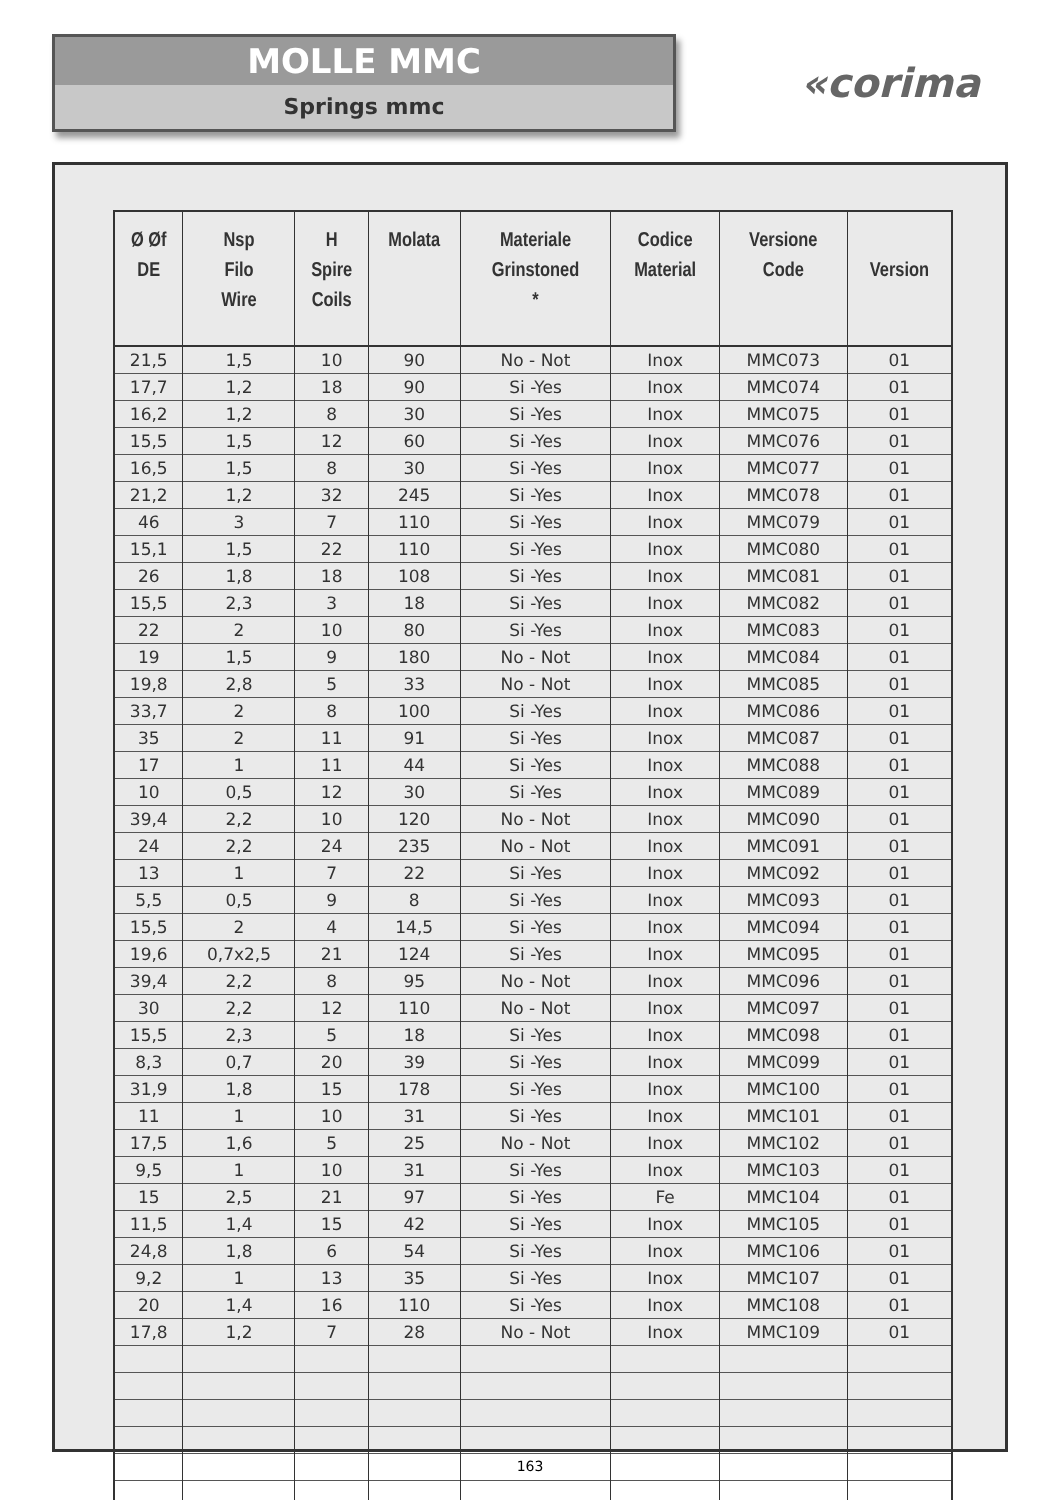MOLLE MMC
Springs mmc
«corima
| Ø Øf DE | Nsp Filo Wire | H Spire Coils | Molata | Materiale Grinstoned * | Codice Material | Versione Code | Version |
| --- | --- | --- | --- | --- | --- | --- | --- |
| 21,5 | 1,5 | 10 | 90 | No - Not | Inox | MMC073 | 01 |
| 17,7 | 1,2 | 18 | 90 | Si -Yes | Inox | MMC074 | 01 |
| 16,2 | 1,2 | 8 | 30 | Si -Yes | Inox | MMC075 | 01 |
| 15,5 | 1,5 | 12 | 60 | Si -Yes | Inox | MMC076 | 01 |
| 16,5 | 1,5 | 8 | 30 | Si -Yes | Inox | MMC077 | 01 |
| 21,2 | 1,2 | 32 | 245 | Si -Yes | Inox | MMC078 | 01 |
| 46 | 3 | 7 | 110 | Si -Yes | Inox | MMC079 | 01 |
| 15,1 | 1,5 | 22 | 110 | Si -Yes | Inox | MMC080 | 01 |
| 26 | 1,8 | 18 | 108 | Si -Yes | Inox | MMC081 | 01 |
| 15,5 | 2,3 | 3 | 18 | Si -Yes | Inox | MMC082 | 01 |
| 22 | 2 | 10 | 80 | Si -Yes | Inox | MMC083 | 01 |
| 19 | 1,5 | 9 | 180 | No - Not | Inox | MMC084 | 01 |
| 19,8 | 2,8 | 5 | 33 | No - Not | Inox | MMC085 | 01 |
| 33,7 | 2 | 8 | 100 | Si -Yes | Inox | MMC086 | 01 |
| 35 | 2 | 11 | 91 | Si -Yes | Inox | MMC087 | 01 |
| 17 | 1 | 11 | 44 | Si -Yes | Inox | MMC088 | 01 |
| 10 | 0,5 | 12 | 30 | Si -Yes | Inox | MMC089 | 01 |
| 39,4 | 2,2 | 10 | 120 | No - Not | Inox | MMC090 | 01 |
| 24 | 2,2 | 24 | 235 | No - Not | Inox | MMC091 | 01 |
| 13 | 1 | 7 | 22 | Si -Yes | Inox | MMC092 | 01 |
| 5,5 | 0,5 | 9 | 8 | Si -Yes | Inox | MMC093 | 01 |
| 15,5 | 2 | 4 | 14,5 | Si -Yes | Inox | MMC094 | 01 |
| 19,6 | 0,7x2,5 | 21 | 124 | Si -Yes | Inox | MMC095 | 01 |
| 39,4 | 2,2 | 8 | 95 | No - Not | Inox | MMC096 | 01 |
| 30 | 2,2 | 12 | 110 | No - Not | Inox | MMC097 | 01 |
| 15,5 | 2,3 | 5 | 18 | Si -Yes | Inox | MMC098 | 01 |
| 8,3 | 0,7 | 20 | 39 | Si -Yes | Inox | MMC099 | 01 |
| 31,9 | 1,8 | 15 | 178 | Si -Yes | Inox | MMC100 | 01 |
| 11 | 1 | 10 | 31 | Si -Yes | Inox | MMC101 | 01 |
| 17,5 | 1,6 | 5 | 25 | No - Not | Inox | MMC102 | 01 |
| 9,5 | 1 | 10 | 31 | Si -Yes | Inox | MMC103 | 01 |
| 15 | 2,5 | 21 | 97 | Si -Yes | Fe | MMC104 | 01 |
| 11,5 | 1,4 | 15 | 42 | Si -Yes | Inox | MMC105 | 01 |
| 24,8 | 1,8 | 6 | 54 | Si -Yes | Inox | MMC106 | 01 |
| 9,2 | 1 | 13 | 35 | Si -Yes | Inox | MMC107 | 01 |
| 20 | 1,4 | 16 | 110 | Si -Yes | Inox | MMC108 | 01 |
| 17,8 | 1,2 | 7 | 28 | No - Not | Inox | MMC109 | 01 |
163